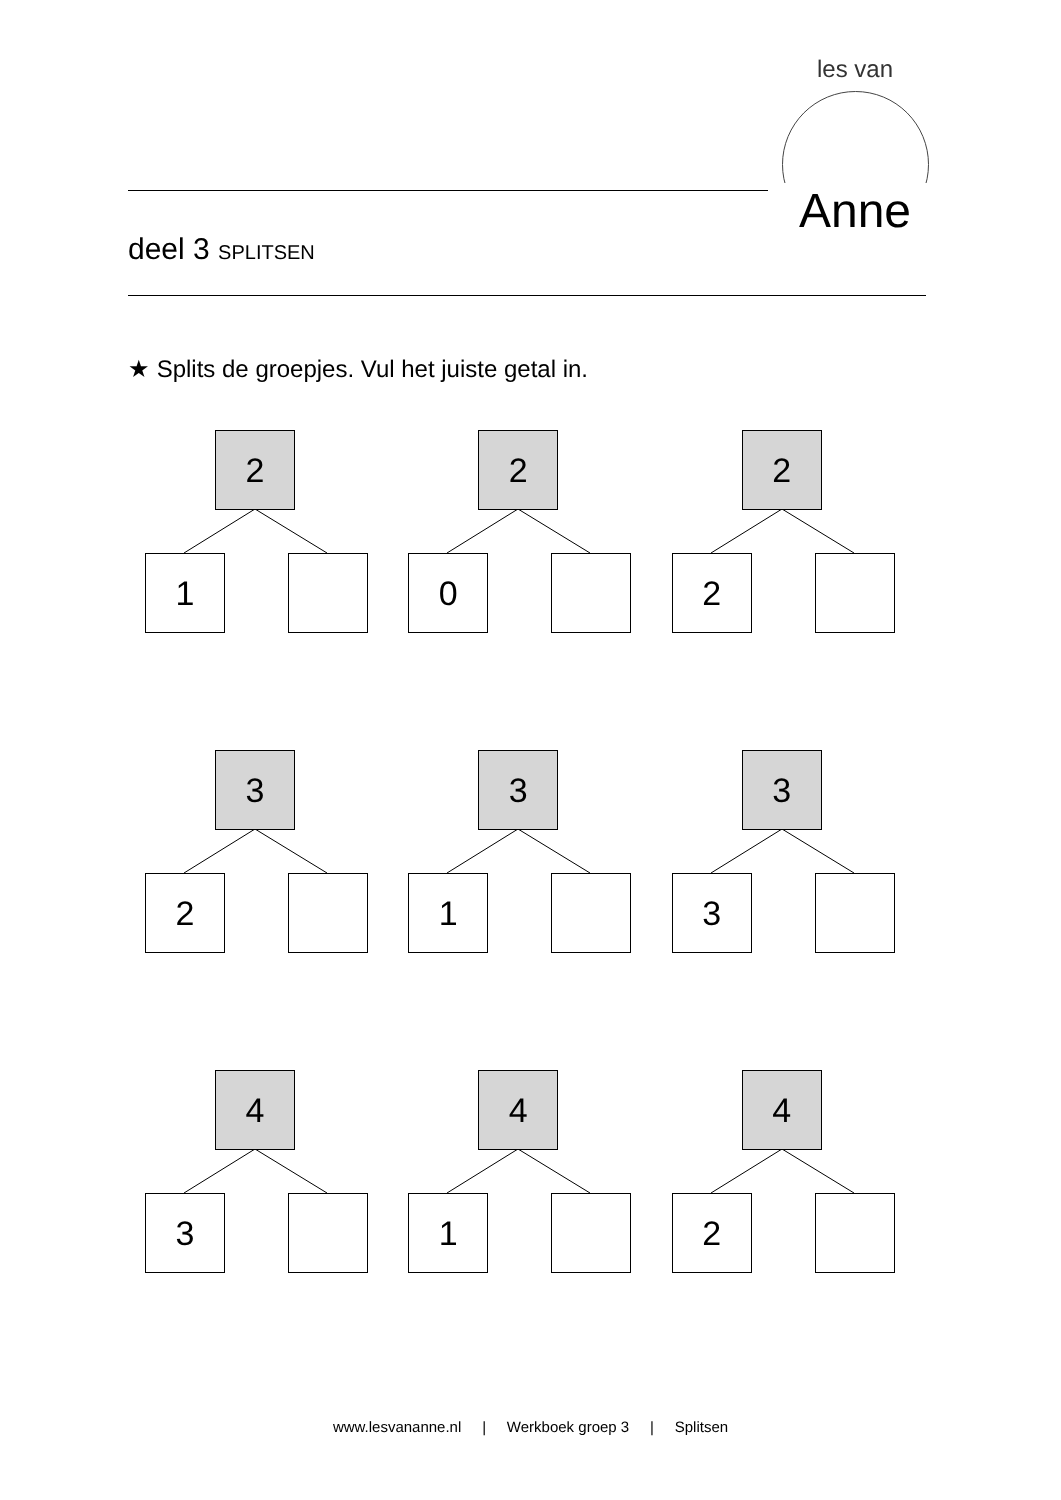les van
Anne
deel 3 SPLITSEN
★ Splits de groepjes. Vul het juiste getal in.
2
1
2
0
2
2
3
2
3
1
3
3
4
3
4
1
4
2
www.lesvananne.nl | Werkboek groep 3 | Splitsen